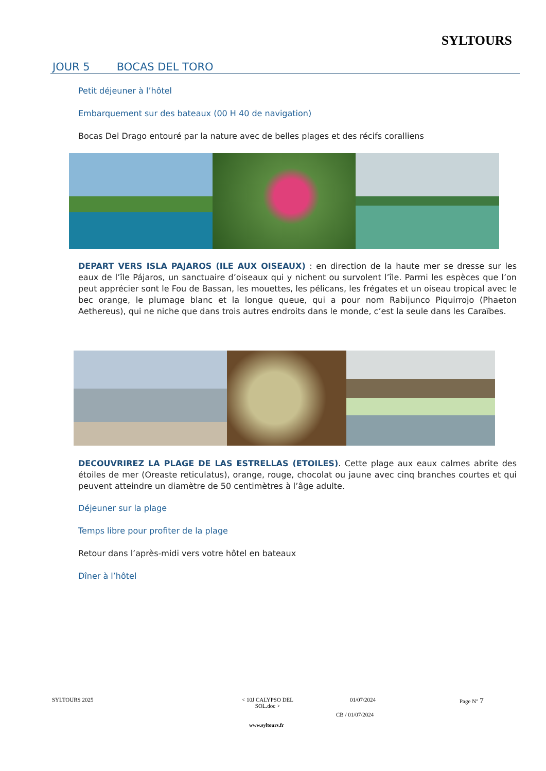SYLTOURS
JOUR 5 BOCAS DEL TORO
Petit déjeuner à l’hôtel
Embarquement sur des bateaux (00 H 40 de navigation)
Bocas Del Drago entouré par la nature avec de belles plages et des récifs coralliens
DEPART VERS ISLA PAJAROS (ILE AUX OISEAUX) : en direction de la haute mer se dresse sur les eaux de l’île Pájaros, un sanctuaire d’oiseaux qui y nichent ou survolent l’île. Parmi les espèces que l’on peut apprécier sont le Fou de Bassan, les mouettes, les pélicans, les frégates et un oiseau tropical avec le bec orange, le plumage blanc et la longue queue, qui a pour nom Rabijunco Piquirrojo (Phaeton Aethereus), qui ne niche que dans trois autres endroits dans le monde, c’est la seule dans les Caraïbes.
DECOUVRIREZ LA PLAGE DE LAS ESTRELLAS (ETOILES). Cette plage aux eaux calmes abrite des étoiles de mer (Oreaste reticulatus), orange, rouge, chocolat ou jaune avec cinq branches courtes et qui peuvent atteindre un diamètre de 50 centimètres à l’âge adulte.
Déjeuner sur la plage
Temps libre pour profiter de la plage
Retour dans l’après-midi vers votre hôtel en bateaux
Dîner à l’hôtel
SYLTOURS 2025
< 10J CALYPSO DEL SOL.doc >
01/07/2024 Page N° 7
CB / 01/07/2024
www.syltours.fr